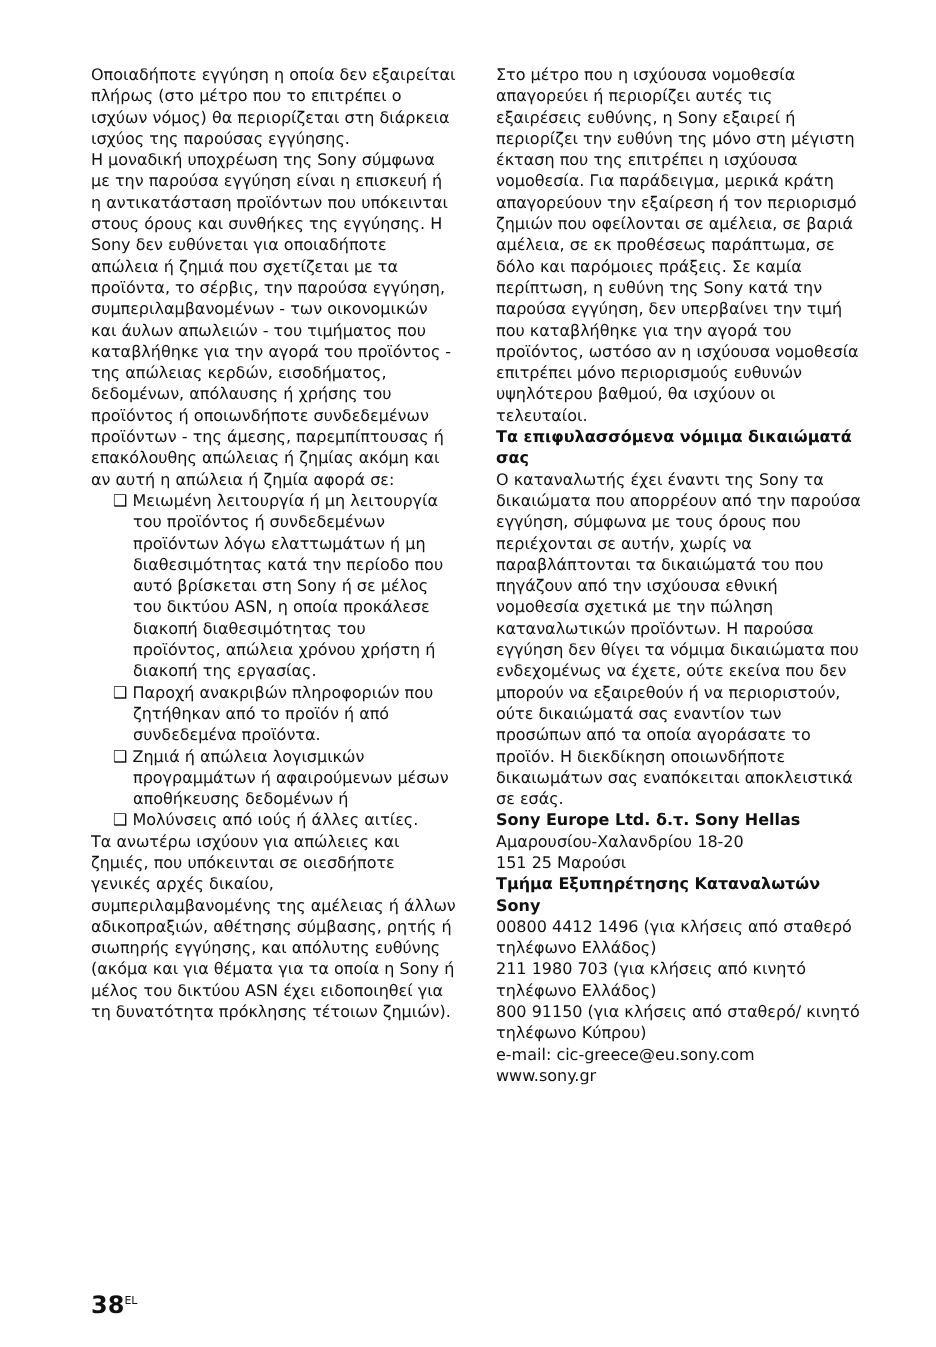Οποιαδήποτε εγγύηση η οποία δεν εξαιρείται πλήρως (στο μέτρο που το επιτρέπει ο ισχύων νόμος) θα περιορίζεται στη διάρκεια ισχύος της παρούσας εγγύησης.
Η μοναδική υποχρέωση της Sony σύμφωνα με την παρούσα εγγύηση είναι η επισκευή ή η αντικατάσταση προϊόντων που υπόκεινται στους όρους και συνθήκες της εγγύησης. Η Sony δεν ευθύνεται για οποιαδήποτε απώλεια ή ζημιά που σχετίζεται με τα προϊόντα, το σέρβις, την παρούσα εγγύηση, συμπεριλαμβανομένων - των οικονομικών και άυλων απωλειών - του τιμήματος που καταβλήθηκε για την αγορά του προϊόντος - της απώλειας κερδών, εισοδήματος, δεδομένων, απόλαυσης ή χρήσης του προϊόντος ή οποιωνδήποτε συνδεδεμένων προϊόντων - της άμεσης, παρεμπίπτουσας ή επακόλουθης απώλειας ή ζημίας ακόμη και αν αυτή η απώλεια ή ζημία αφορά σε:
❑ Μειωμένη λειτουργία ή μη λειτουργία του προϊόντος ή συνδεδεμένων προϊόντων λόγω ελαττωμάτων ή μη διαθεσιμότητας κατά την περίοδο που αυτό βρίσκεται στη Sony ή σε μέλος του δικτύου ASN, η οποία προκάλεσε διακοπή διαθεσιμότητας του προϊόντος, απώλεια χρόνου χρήστη ή διακοπή της εργασίας.
❑ Παροχή ανακριβών πληροφοριών που ζητήθηκαν από το προϊόν ή από συνδεδεμένα προϊόντα.
❑ Ζημιά ή απώλεια λογισμικών προγραμμάτων ή αφαιρούμενων μέσων αποθήκευσης δεδομένων ή
❑ Μολύνσεις από ιούς ή άλλες αιτίες.
Τα ανωτέρω ισχύουν για απώλειες και ζημιές, που υπόκεινται σε οιεσδήποτε γενικές αρχές δικαίου, συμπεριλαμβανομένης της αμέλειας ή άλλων αδικοπραξιών, αθέτησης σύμβασης, ρητής ή σιωπηρής εγγύησης, και απόλυτης ευθύνης (ακόμα και για θέματα για τα οποία η Sony ή μέλος του δικτύου ASN έχει ειδοποιηθεί για τη δυνατότητα πρόκλησης τέτοιων ζημιών).
Στο μέτρο που η ισχύουσα νομοθεσία απαγορεύει ή περιορίζει αυτές τις εξαιρέσεις ευθύνης, η Sony εξαιρεί ή περιορίζει την ευθύνη της μόνο στη μέγιστη έκταση που της επιτρέπει η ισχύουσα νομοθεσία. Για παράδειγμα, μερικά κράτη απαγορεύουν την εξαίρεση ή τον περιορισμό ζημιών που οφείλονται σε αμέλεια, σε βαριά αμέλεια, σε εκ προθέσεως παράπτωμα, σε δόλο και παρόμοιες πράξεις. Σε καμία περίπτωση, η ευθύνη της Sony κατά την παρούσα εγγύηση, δεν υπερβαίνει την τιμή που καταβλήθηκε για την αγορά του προϊόντος, ωστόσο αν η ισχύουσα νομοθεσία επιτρέπει μόνο περιορισμούς ευθυνών υψηλότερου βαθμού, θα ισχύουν οι τελευταίοι.
Τα επιφυλασσόμενα νόμιμα δικαιώματά σας
Ο καταναλωτής έχει έναντι της Sony τα δικαιώματα που απορρέουν από την παρούσα εγγύηση, σύμφωνα με τους όρους που περιέχονται σε αυτήν, χωρίς να παραβλάπτονται τα δικαιώματά του που πηγάζουν από την ισχύουσα εθνική νομοθεσία σχετικά με την πώληση καταναλωτικών προϊόντων. Η παρούσα εγγύηση δεν θίγει τα νόμιμα δικαιώματα που ενδεχομένως να έχετε, ούτε εκείνα που δεν μπορούν να εξαιρεθούν ή να περιοριστούν, ούτε δικαιώματά σας εναντίον των προσώπων από τα οποία αγοράσατε το προϊόν. Η διεκδίκηση οποιωνδήποτε δικαιωμάτων σας εναπόκειται αποκλειστικά σε εσάς.
Sony Europe Ltd. δ.τ. Sony Hellas
Αμαρουσίου-Χαλανδρίου 18-20
151 25 Μαρούσι
Τμήμα Εξυπηρέτησης Καταναλωτών Sony
00800 4412 1496 (για κλήσεις από σταθερό τηλέφωνο Ελλάδος)
211 1980 703 (για κλήσεις από κινητό τηλέφωνο Ελλάδος)
800 91150 (για κλήσεις από σταθερό/ κινητό τηλέφωνο Κύπρου)
e-mail: cic-greece@eu.sony.com
www.sony.gr
38<sup>EL</sup>